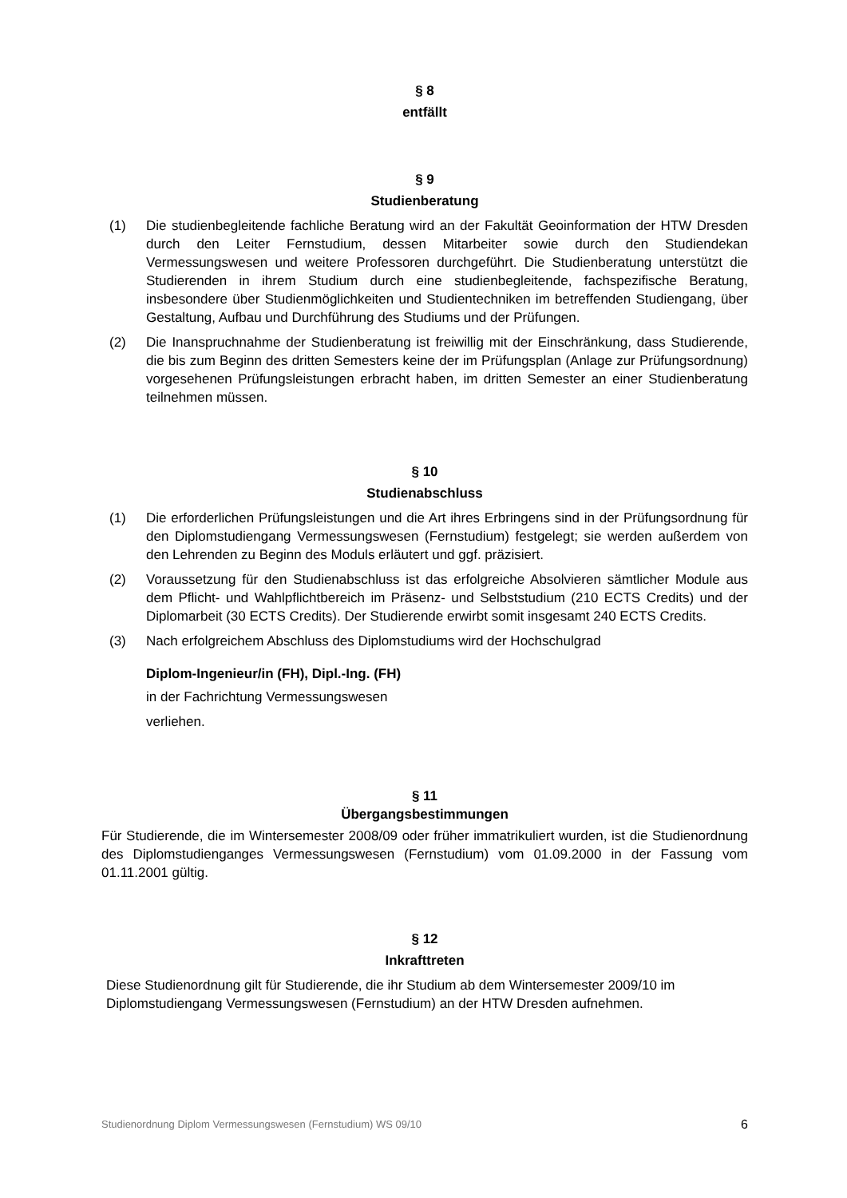§ 8
entfällt
§ 9
Studienberatung
(1) Die studienbegleitende fachliche Beratung wird an der Fakultät Geoinformation der HTW Dresden durch den Leiter Fernstudium, dessen Mitarbeiter sowie durch den Studiendekan Vermessungswesen und weitere Professoren durchgeführt. Die Studienberatung unterstützt die Studierenden in ihrem Studium durch eine studienbegleitende, fachspezifische Beratung, insbesondere über Studienmöglichkeiten und Studientechniken im betreffenden Studiengang, über Gestaltung, Aufbau und Durchführung des Studiums und der Prüfungen.
(2) Die Inanspruchnahme der Studienberatung ist freiwillig mit der Einschränkung, dass Studierende, die bis zum Beginn des dritten Semesters keine der im Prüfungsplan (Anlage zur Prüfungsordnung) vorgesehenen Prüfungsleistungen erbracht haben, im dritten Semester an einer Studienberatung teilnehmen müssen.
§ 10
Studienabschluss
(1) Die erforderlichen Prüfungsleistungen und die Art ihres Erbringens sind in der Prüfungsordnung für den Diplomstudiengang Vermessungswesen (Fernstudium) festgelegt; sie werden außerdem von den Lehrenden zu Beginn des Moduls erläutert und ggf. präzisiert.
(2) Voraussetzung für den Studienabschluss ist das erfolgreiche Absolvieren sämtlicher Module aus dem Pflicht- und Wahlpflichtbereich im Präsenz- und Selbststudium (210 ECTS Credits) und der Diplomarbeit (30 ECTS Credits). Der Studierende erwirbt somit insgesamt 240 ECTS Credits.
(3) Nach erfolgreichem Abschluss des Diplomstudiums wird der Hochschulgrad
Diplom-Ingenieur/in (FH), Dipl.-Ing. (FH)
in der Fachrichtung Vermessungswesen
verliehen.
§ 11
Übergangsbestimmungen
Für Studierende, die im Wintersemester 2008/09 oder früher immatrikuliert wurden, ist die Studienordnung des Diplomstudienganges Vermessungswesen (Fernstudium) vom 01.09.2000 in der Fassung vom 01.11.2001 gültig.
§ 12
Inkrafttreten
Diese Studienordnung gilt für Studierende, die ihr Studium ab dem Wintersemester 2009/10 im Diplomstudiengang Vermessungswesen (Fernstudium) an der HTW Dresden aufnehmen.
Studienordnung Diplom Vermessungswesen (Fernstudium) WS 09/10 6